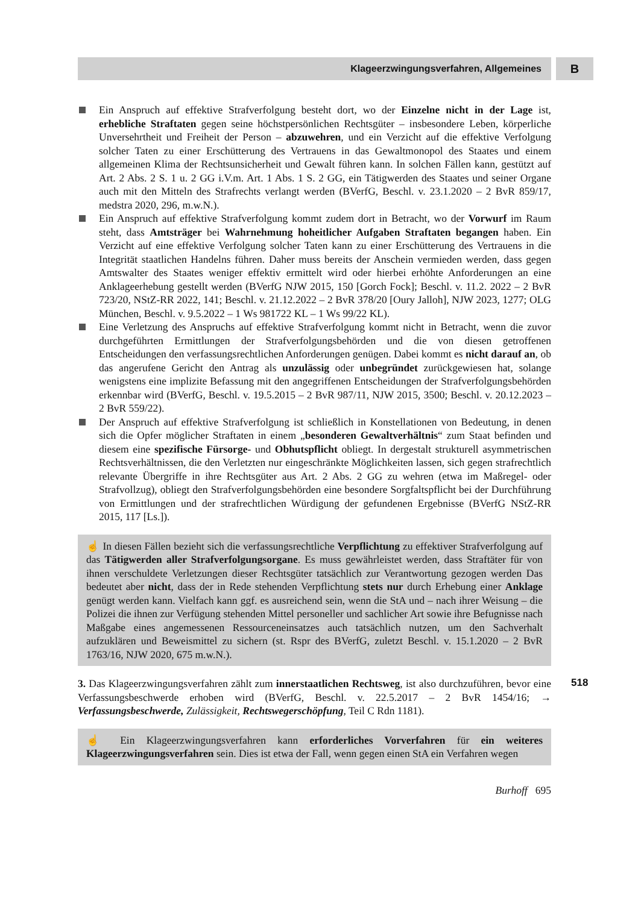Klageerzwingungsverfahren, Allgemeines
B
Ein Anspruch auf effektive Strafverfolgung besteht dort, wo der Einzelne nicht in der Lage ist, erhebliche Straftaten gegen seine höchstpersönlichen Rechtsgüter – insbesondere Leben, körperliche Unversehrtheit und Freiheit der Person – abzuwehren, und ein Verzicht auf die effektive Verfolgung solcher Taten zu einer Erschütterung des Vertrauens in das Gewaltmonopol des Staates und einem allgemeinen Klima der Rechtsunsicherheit und Gewalt führen kann. In solchen Fällen kann, gestützt auf Art. 2 Abs. 2 S. 1 u. 2 GG i.V.m. Art. 1 Abs. 1 S. 2 GG, ein Tätigwerden des Staates und seiner Organe auch mit den Mitteln des Strafrechts verlangt werden (BVerfG, Beschl. v. 23.1.2020 – 2 BvR 859/17, medstra 2020, 296, m.w.N.).
Ein Anspruch auf effektive Strafverfolgung kommt zudem dort in Betracht, wo der Vorwurf im Raum steht, dass Amtsträger bei Wahrnehmung hoheitlicher Aufgaben Straftaten begangen haben. Ein Verzicht auf eine effektive Verfolgung solcher Taten kann zu einer Erschütterung des Vertrauens in die Integrität staatlichen Handelns führen. Daher muss bereits der Anschein vermieden werden, dass gegen Amtswalter des Staates weniger effektiv ermittelt wird oder hierbei erhöhte Anforderungen an eine Anklageerhebung gestellt werden (BVerfG NJW 2015, 150 [Gorch Fock]; Beschl. v. 11.2. 2022 – 2 BvR 723/20, NStZ-RR 2022, 141; Beschl. v. 21.12.2022 – 2 BvR 378/20 [Oury Jalloh], NJW 2023, 1277; OLG München, Beschl. v. 9.5.2022 – 1 Ws 981722 KL – 1 Ws 99/22 KL).
Eine Verletzung des Anspruchs auf effektive Strafverfolgung kommt nicht in Betracht, wenn die zuvor durchgeführten Ermittlungen der Strafverfolgungsbehörden und die von diesen getroffenen Entscheidungen den verfassungsrechtlichen Anforderungen genügen. Dabei kommt es nicht darauf an, ob das angerufene Gericht den Antrag als unzulässig oder unbegründet zurückgewiesen hat, solange wenigstens eine implizite Befassung mit den angegriffenen Entscheidungen der Strafverfolgungsbehörden erkennbar wird (BVerfG, Beschl. v. 19.5.2015 – 2 BvR 987/11, NJW 2015, 3500; Beschl. v. 20.12.2023 – 2 BvR 559/22).
Der Anspruch auf effektive Strafverfolgung ist schließlich in Konstellationen von Bedeutung, in denen sich die Opfer möglicher Straftaten in einem „besonderen Gewaltverhältnis“ zum Staat befinden und diesem eine spezifische Fürsorge- und Obhutspflicht obliegt. In dergestalt strukturell asymmetrischen Rechtsverhältnissen, die den Verletzten nur eingeschränkte Möglichkeiten lassen, sich gegen strafrechtlich relevante Übergriffe in ihre Rechtsgüter aus Art. 2 Abs. 2 GG zu wehren (etwa im Maßregel- oder Strafvollzug), obliegt den Strafverfolgungsbehörden eine besondere Sorgfaltspflicht bei der Durchführung von Ermittlungen und der strafrechtlichen Würdigung der gefundenen Ergebnisse (BVerfG NStZ-RR 2015, 117 [Ls.]).
☝ In diesen Fällen bezieht sich die verfassungsrechtliche Verpflichtung zu effektiver Strafverfolgung auf das Tätigwerden aller Strafverfolgungsorgane. Es muss gewährleistet werden, dass Straftäter für von ihnen verschuldete Verletzungen dieser Rechtsgüter tatsächlich zur Verantwortung gezogen werden Das bedeutet aber nicht, dass der in Rede stehenden Verpflichtung stets nur durch Erhebung einer Anklage genügt werden kann. Vielfach kann ggf. es ausreichend sein, wenn die StA und – nach ihrer Weisung – die Polizei die ihnen zur Verfügung stehenden Mittel personeller und sachlicher Art sowie ihre Befugnisse nach Maßgabe eines angemessenen Ressourceneinsatzes auch tatsächlich nutzen, um den Sachverhalt aufzuklären und Beweismittel zu sichern (st. Rspr des BVerfG, zuletzt Beschl. v. 15.1.2020 – 2 BvR 1763/16, NJW 2020, 675 m.w.N.).
518 3. Das Klageerzwingungsverfahren zählt zum innerstaatlichen Rechtsweg, ist also durchzuführen, bevor eine Verfassungsbeschwerde erhoben wird (BVerfG, Beschl. v. 22.5.2017 – 2 BvR 1454/16; → Verfassungsbeschwerde, Zulässigkeit, Rechtswegerschöpfung, Teil C Rdn 1181).
☝ Ein Klageerzwingungsverfahren kann erforderliches Vorverfahren für ein weiteres Klageerzwingungsverfahren sein. Dies ist etwa der Fall, wenn gegen einen StA ein Verfahren wegen
Burhoff 695